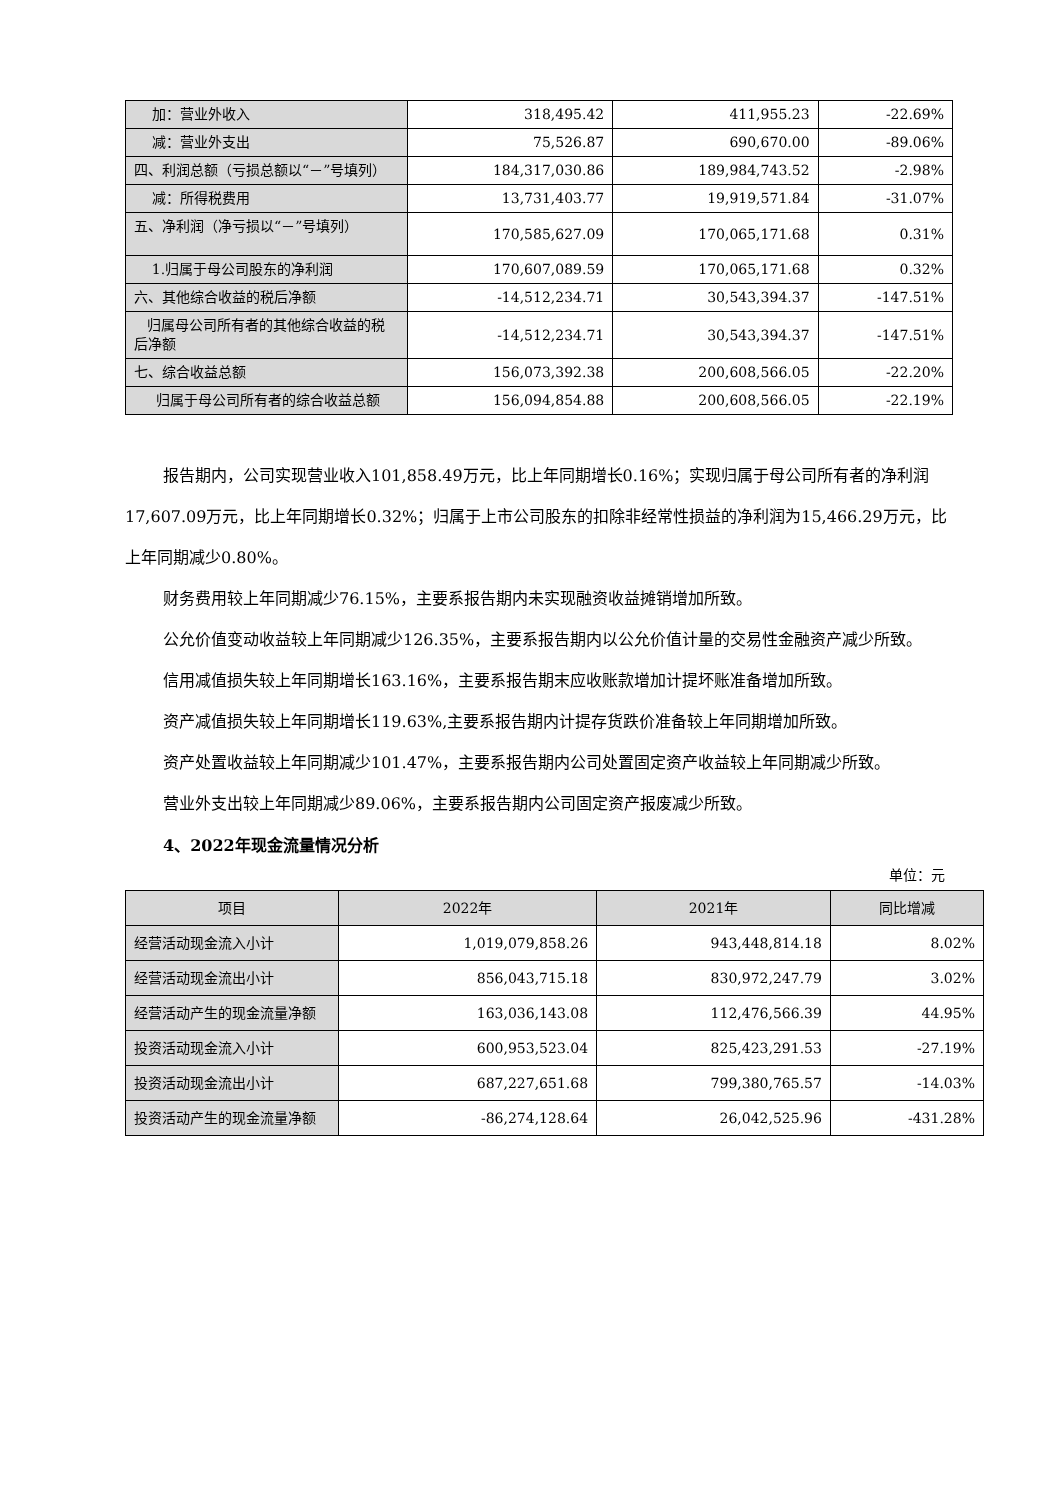| 加：营业外收入 | 318,495.42 | 411,955.23 | -22.69% |
| 减：营业外支出 | 75,526.87 | 690,670.00 | -89.06% |
| 四、利润总额（亏损总额以“－”号填列） | 184,317,030.86 | 189,984,743.52 | -2.98% |
| 减：所得税费用 | 13,731,403.77 | 19,919,571.84 | -31.07% |
| 五、净利润（净亏损以“－”号填列） | 170,585,627.09 | 170,065,171.68 | 0.31% |
| 1.归属于母公司股东的净利润 | 170,607,089.59 | 170,065,171.68 | 0.32% |
| 六、其他综合收益的税后净额 | -14,512,234.71 | 30,543,394.37 | -147.51% |
| 归属母公司所有者的其他综合收益的税后净额 | -14,512,234.71 | 30,543,394.37 | -147.51% |
| 七、综合收益总额 | 156,073,392.38 | 200,608,566.05 | -22.20% |
| 归属于母公司所有者的综合收益总额 | 156,094,854.88 | 200,608,566.05 | -22.19% |
报告期内，公司实现营业收入101,858.49万元，比上年同期增长0.16%；实现归属于母公司所有者的净利润17,607.09万元，比上年同期增长0.32%；归属于上市公司股东的扣除非经常性损益的净利润为15,466.29万元，比上年同期减少0.80%。
财务费用较上年同期减少76.15%，主要系报告期内未实现融资收益摊销增加所致。
公允价值变动收益较上年同期减少126.35%，主要系报告期内以公允价值计量的交易性金融资产减少所致。
信用减值损失较上年同期增长163.16%，主要系报告期末应收账款增加计提坏账准备增加所致。
资产减值损失较上年同期增长119.63%,主要系报告期内计提存货跌价准备较上年同期增加所致。
资产处置收益较上年同期减少101.47%，主要系报告期内公司处置固定资产收益较上年同期减少所致。
营业外支出较上年同期减少89.06%，主要系报告期内公司固定资产报废减少所致。
4、2022年现金流量情况分析
单位：元
| 项目 | 2022年 | 2021年 | 同比增减 |
| --- | --- | --- | --- |
| 经营活动现金流入小计 | 1,019,079,858.26 | 943,448,814.18 | 8.02% |
| 经营活动现金流出小计 | 856,043,715.18 | 830,972,247.79 | 3.02% |
| 经营活动产生的现金流量净额 | 163,036,143.08 | 112,476,566.39 | 44.95% |
| 投资活动现金流入小计 | 600,953,523.04 | 825,423,291.53 | -27.19% |
| 投资活动现金流出小计 | 687,227,651.68 | 799,380,765.57 | -14.03% |
| 投资活动产生的现金流量净额 | -86,274,128.64 | 26,042,525.96 | -431.28% |